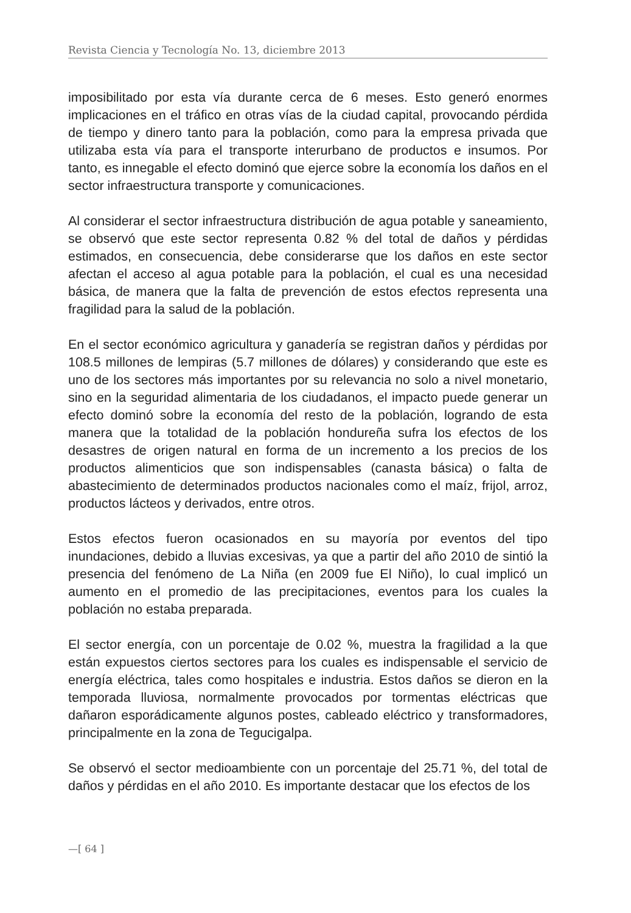Revista Ciencia y Tecnología No. 13, diciembre 2013
imposibilitado por esta vía durante cerca de 6 meses. Esto generó enormes implicaciones en el tráfico en otras vías de la ciudad capital, provocando pérdida de tiempo y dinero tanto para la población, como para la empresa privada que utilizaba esta vía para el transporte interurbano de productos e insumos. Por tanto, es innegable el efecto dominó que ejerce sobre la economía los daños en el sector infraestructura transporte y comunicaciones.
Al considerar el sector infraestructura distribución de agua potable y saneamiento, se observó que este sector representa 0.82 % del total de daños y pérdidas estimados, en consecuencia, debe considerarse que los daños en este sector afectan el acceso al agua potable para la población, el cual es una necesidad básica, de manera que la falta de prevención de estos efectos representa una fragilidad para la salud de la población.
En el sector económico agricultura y ganadería se registran daños y pérdidas por 108.5 millones de lempiras (5.7 millones de dólares) y considerando que este es uno de los sectores más importantes por su relevancia no solo a nivel monetario, sino en la seguridad alimentaria de los ciudadanos, el impacto puede generar un efecto dominó sobre la economía del resto de la población, logrando de esta manera que la totalidad de la población hondureña sufra los efectos de los desastres de origen natural en forma de un incremento a los precios de los productos alimenticios que son indispensables (canasta básica) o falta de abastecimiento de determinados productos nacionales como el maíz, frijol, arroz, productos lácteos y derivados, entre otros.
Estos efectos fueron ocasionados en su mayoría por eventos del tipo inundaciones, debido a lluvias excesivas, ya que a partir del año 2010 de sintió la presencia del fenómeno de La Niña (en 2009 fue El Niño), lo cual implicó un aumento en el promedio de las precipitaciones, eventos para los cuales la población no estaba preparada.
El sector energía, con un porcentaje de 0.02 %, muestra la fragilidad a la que están expuestos ciertos sectores para los cuales es indispensable el servicio de energía eléctrica, tales como hospitales e industria. Estos daños se dieron en la temporada lluviosa, normalmente provocados por tormentas eléctricas que dañaron esporádicamente algunos postes, cableado eléctrico y transformadores, principalmente en la zona de Tegucigalpa.
Se observó el sector medioambiente con un porcentaje del 25.71 %, del total de daños y pérdidas en el año 2010. Es importante destacar que los efectos de los
—[ 64 ]